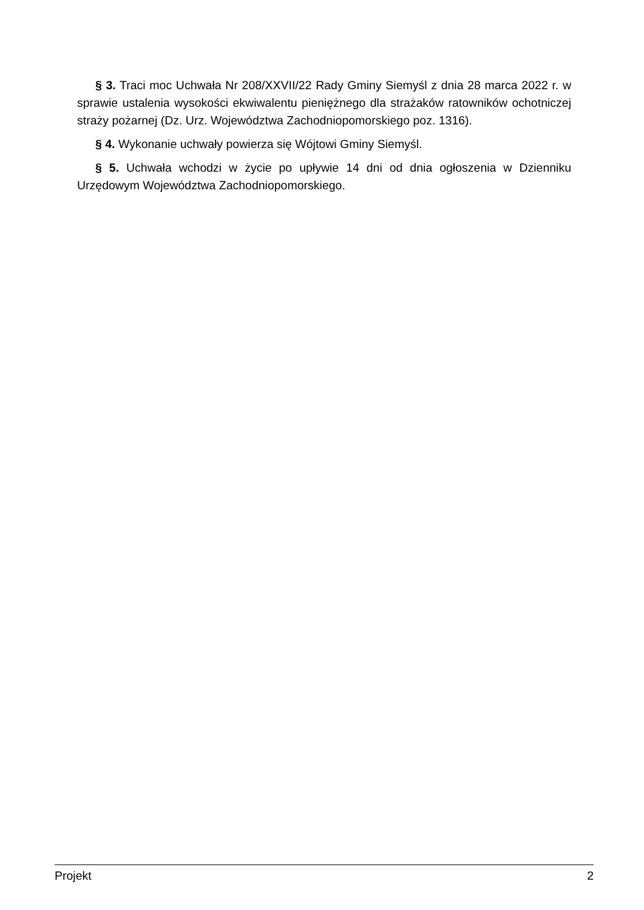§ 3. Traci moc Uchwała Nr 208/XXVII/22 Rady Gminy Siemyśl z dnia 28 marca 2022 r. w sprawie ustalenia wysokości ekwiwalentu pieniężnego dla strażaków ratowników ochotniczej straży pożarnej (Dz. Urz. Województwa Zachodniopomorskiego poz. 1316).
§ 4. Wykonanie uchwały powierza się Wójtowi Gminy Siemyśl.
§ 5. Uchwała wchodzi w życie po upływie 14 dni od dnia ogłoszenia w Dzienniku Urzędowym Województwa Zachodniopomorskiego.
Projekt 2